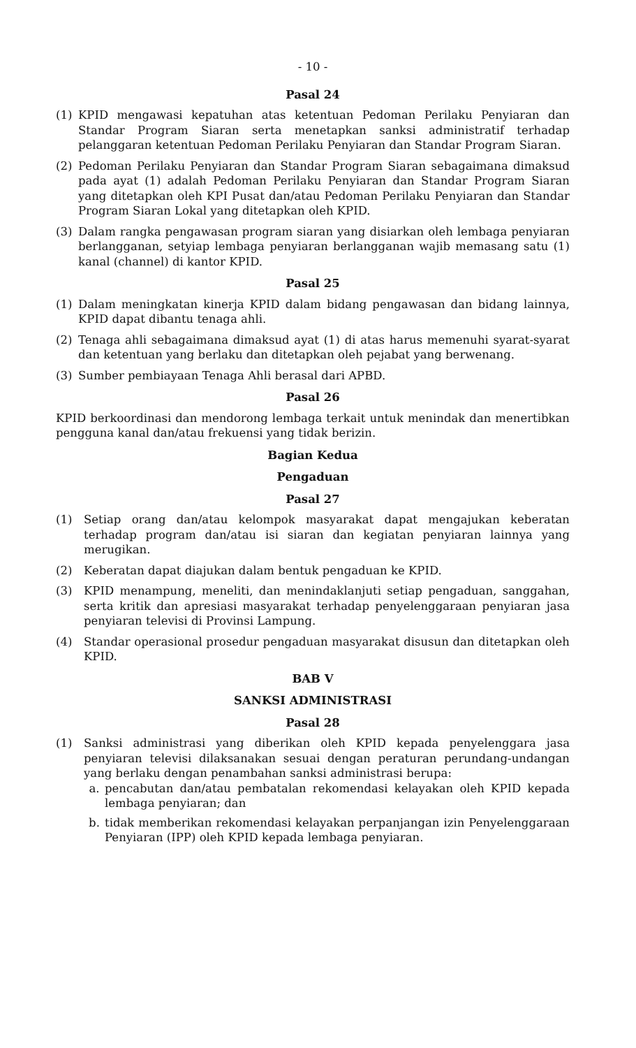- 10 -
Pasal 24
(1) KPID mengawasi kepatuhan atas ketentuan Pedoman Perilaku Penyiaran dan Standar Program Siaran serta menetapkan sanksi administratif terhadap pelanggaran ketentuan Pedoman Perilaku Penyiaran dan Standar Program Siaran.
(2) Pedoman Perilaku Penyiaran dan Standar Program Siaran sebagaimana dimaksud pada ayat (1) adalah Pedoman Perilaku Penyiaran dan Standar Program Siaran yang ditetapkan oleh KPI Pusat dan/atau Pedoman Perilaku Penyiaran dan Standar Program Siaran Lokal yang ditetapkan oleh KPID.
(3) Dalam rangka pengawasan program siaran yang disiarkan oleh lembaga penyiaran berlangganan, setyiap lembaga penyiaran berlangganan wajib memasang satu (1) kanal (channel) di kantor KPID.
Pasal 25
(1) Dalam meningkatan kinerja KPID dalam bidang pengawasan dan bidang lainnya, KPID dapat dibantu tenaga ahli.
(2) Tenaga ahli sebagaimana dimaksud ayat (1) di atas harus memenuhi syarat-syarat dan ketentuan yang berlaku dan ditetapkan oleh pejabat yang berwenang.
(3) Sumber pembiayaan Tenaga Ahli berasal dari APBD.
Pasal 26
KPID berkoordinasi dan mendorong lembaga terkait untuk menindak dan menertibkan pengguna kanal dan/atau frekuensi yang tidak berizin.
Bagian Kedua
Pengaduan
Pasal 27
(1) Setiap orang dan/atau kelompok masyarakat dapat mengajukan keberatan terhadap program dan/atau isi siaran dan kegiatan penyiaran lainnya yang merugikan.
(2) Keberatan dapat diajukan dalam bentuk pengaduan ke KPID.
(3) KPID menampung, meneliti, dan menindaklanjuti setiap pengaduan, sanggahan, serta kritik dan apresiasi masyarakat terhadap penyelenggaraan penyiaran jasa penyiaran televisi di Provinsi Lampung.
(4) Standar operasional prosedur pengaduan masyarakat disusun dan ditetapkan oleh KPID.
BAB V
SANKSI ADMINISTRASI
Pasal 28
(1) Sanksi administrasi yang diberikan oleh KPID kepada penyelenggara jasa penyiaran televisi dilaksanakan sesuai dengan peraturan perundang-undangan yang berlaku dengan penambahan sanksi administrasi berupa:
a. pencabutan dan/atau pembatalan rekomendasi kelayakan oleh KPID kepada lembaga penyiaran; dan
b. tidak memberikan rekomendasi kelayakan perpanjangan izin Penyelenggaraan Penyiaran (IPP) oleh KPID kepada lembaga penyiaran.